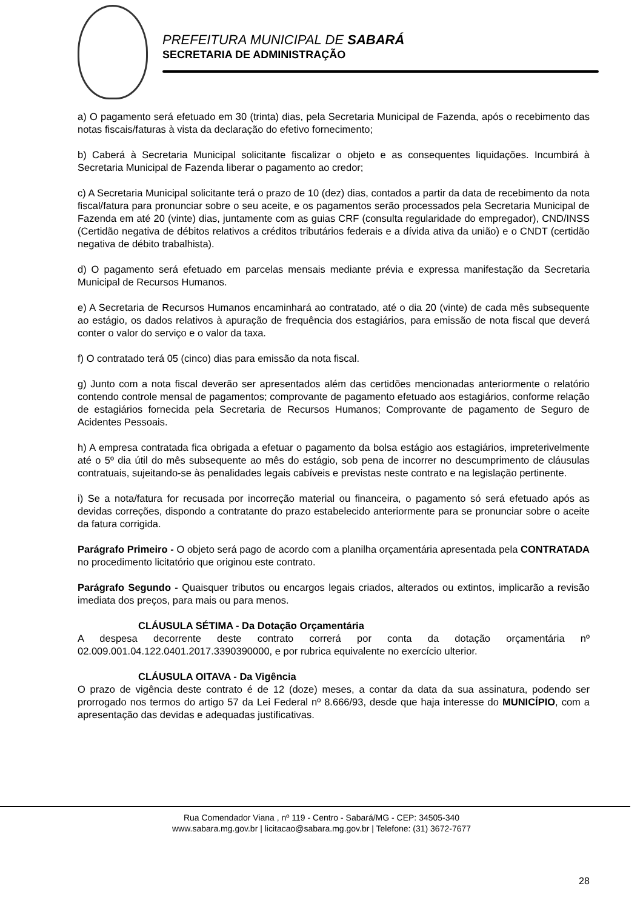PREFEITURA MUNICIPAL DE SABARÁ
SECRETARIA DE ADMINISTRAÇÃO
a) O pagamento será efetuado em 30 (trinta) dias, pela Secretaria Municipal de Fazenda, após o recebimento das notas fiscais/faturas à vista da declaração do efetivo fornecimento;
b) Caberá à Secretaria Municipal solicitante fiscalizar o objeto e as consequentes liquidações. Incumbirá à Secretaria Municipal de Fazenda liberar o pagamento ao credor;
c) A Secretaria Municipal solicitante terá o prazo de 10 (dez) dias, contados a partir da data de recebimento da nota fiscal/fatura para pronunciar sobre o seu aceite, e os pagamentos serão processados pela Secretaria Municipal de Fazenda em até 20 (vinte) dias, juntamente com as guias CRF (consulta regularidade do empregador), CND/INSS (Certidão negativa de débitos relativos a créditos tributários federais e a dívida ativa da união) e o CNDT (certidão negativa de débito trabalhista).
d) O pagamento será efetuado em parcelas mensais mediante prévia e expressa manifestação da Secretaria Municipal de Recursos Humanos.
e) A Secretaria de Recursos Humanos encaminhará ao contratado, até o dia 20 (vinte) de cada mês subsequente ao estágio, os dados relativos à apuração de frequência dos estagiários, para emissão de nota fiscal que deverá conter o valor do serviço e o valor da taxa.
f) O contratado terá 05 (cinco) dias para emissão da nota fiscal.
g) Junto com a nota fiscal deverão ser apresentados além das certidões mencionadas anteriormente o relatório contendo controle mensal de pagamentos; comprovante de pagamento efetuado aos estagiários, conforme relação de estagiários fornecida pela Secretaria de Recursos Humanos; Comprovante de pagamento de Seguro de Acidentes Pessoais.
h) A empresa contratada fica obrigada a efetuar o pagamento da bolsa estágio aos estagiários, impreterivelmente até o 5º dia útil do mês subsequente ao mês do estágio, sob pena de incorrer no descumprimento de cláusulas contratuais, sujeitando-se às penalidades legais cabíveis e previstas neste contrato e na legislação pertinente.
i) Se a nota/fatura for recusada por incorreção material ou financeira, o pagamento só será efetuado após as devidas correções, dispondo a contratante do prazo estabelecido anteriormente para se pronunciar sobre o aceite da fatura corrigida.
Parágrafo Primeiro - O objeto será pago de acordo com a planilha orçamentária apresentada pela CONTRATADA no procedimento licitatório que originou este contrato.
Parágrafo Segundo - Quaisquer tributos ou encargos legais criados, alterados ou extintos, implicarão a revisão imediata dos preços, para mais ou para menos.
CLÁUSULA SÉTIMA - Da Dotação Orçamentária
A despesa decorrente deste contrato correrá por conta da dotação orçamentária nº 02.009.001.04.122.0401.2017.3390390000, e por rubrica equivalente no exercício ulterior.
CLÁUSULA OITAVA - Da Vigência
O prazo de vigência deste contrato é de 12 (doze) meses, a contar da data da sua assinatura, podendo ser prorrogado nos termos do artigo 57 da Lei Federal nº 8.666/93, desde que haja interesse do MUNICÍPIO, com a apresentação das devidas e adequadas justificativas.
Rua Comendador Viana , nº 119 - Centro - Sabará/MG - CEP: 34505-340
www.sabara.mg.gov.br | licitacao@sabara.mg.gov.br | Telefone: (31) 3672-7677
28